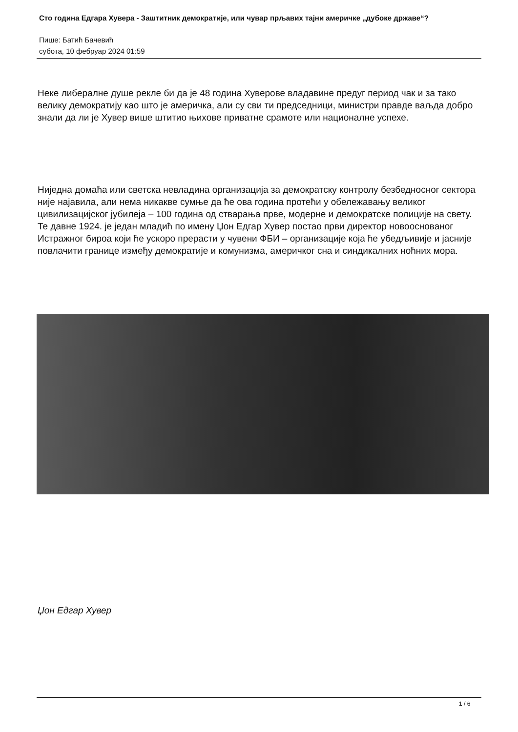Сто година Едгара Хувера - Заштитник демократије, или чувар прљавих тајни америчке „дубоке државе“?
Пише: Батић Бачевић
субота, 10 фебруар 2024 01:59
Неке либералне душе рекле би да је 48 година Хуверове владавине предуг период чак и за тако велику демократију као што је америчка, али су сви ти председници, министри правде ваљда добро знали да ли је Хувер више штитио њихове приватне срамоте или националне успехе.
Ниједна домаћа или светска невладина организација за демократску контролу безбедносног сектора није најавила, али нема никакве сумње да ће ова година протећи у обележавању великог цивилизацијског јубилеја – 100 година од стварања прве, модерне и демократске полиције на свету. Те давне 1924. је један младић по имену Џон Едгар Хувер постао први директор новооснованог Истражног бироа који ће ускоро прерасти у чувени ФБИ – организације која ће убедљивије и јасније повлачити границе између демократије и комунизма, америчког сна и синдикалних ноћних мора.
Џон Едгар Хувер
1 / 6